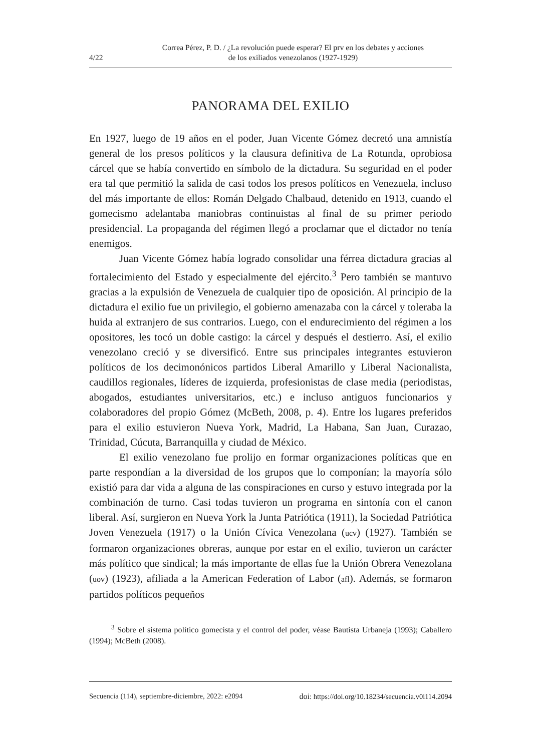4/22
Correa Pérez, P. D. / ¿La revolución puede esperar? El prv en los debates y acciones
de los exiliados venezolanos (1927-1929)
PANORAMA DEL EXILIO
En 1927, luego de 19 años en el poder, Juan Vicente Gómez decretó una amnistía general de los presos políticos y la clausura definitiva de La Rotunda, oprobiosa cárcel que se había convertido en símbolo de la dictadura. Su seguridad en el poder era tal que permitió la salida de casi todos los presos políticos en Venezuela, incluso del más importante de ellos: Román Delgado Chalbaud, detenido en 1913, cuando el gomecismo adelantaba maniobras continuistas al final de su primer periodo presidencial. La propaganda del régimen llegó a proclamar que el dictador no tenía enemigos.
Juan Vicente Gómez había logrado consolidar una férrea dictadura gracias al fortalecimiento del Estado y especialmente del ejército.<sup>3</sup> Pero también se mantuvo gracias a la expulsión de Venezuela de cualquier tipo de oposición. Al principio de la dictadura el exilio fue un privilegio, el gobierno amenazaba con la cárcel y toleraba la huida al extranjero de sus contrarios. Luego, con el endurecimiento del régimen a los opositores, les tocó un doble castigo: la cárcel y después el destierro. Así, el exilio venezolano creció y se diversificó. Entre sus principales integrantes estuvieron políticos de los decimonónicos partidos Liberal Amarillo y Liberal Nacionalista, caudillos regionales, líderes de izquierda, profesionistas de clase media (periodistas, abogados, estudiantes universitarios, etc.) e incluso antiguos funcionarios y colaboradores del propio Gómez (McBeth, 2008, p. 4). Entre los lugares preferidos para el exilio estuvieron Nueva York, Madrid, La Habana, San Juan, Curazao, Trinidad, Cúcuta, Barranquilla y ciudad de México.
El exilio venezolano fue prolijo en formar organizaciones políticas que en parte respondían a la diversidad de los grupos que lo componían; la mayoría sólo existió para dar vida a alguna de las conspiraciones en curso y estuvo integrada por la combinación de turno. Casi todas tuvieron un programa en sintonía con el canon liberal. Así, surgieron en Nueva York la Junta Patriótica (1911), la Sociedad Patriótica Joven Venezuela (1917) o la Unión Cívica Venezolana (ucv) (1927). También se formaron organizaciones obreras, aunque por estar en el exilio, tuvieron un carácter más político que sindical; la más importante de ellas fue la Unión Obrera Venezolana (uov) (1923), afiliada a la American Federation of Labor (afl). Además, se formaron partidos políticos pequeños
<sup>3</sup> Sobre el sistema político gomecista y el control del poder, véase Bautista Urbaneja (1993); Caballero (1994); McBeth (2008).
Secuencia (114), septiembre-diciembre, 2022: e2094 doi: https://doi.org/10.18234/secuencia.v0i114.2094